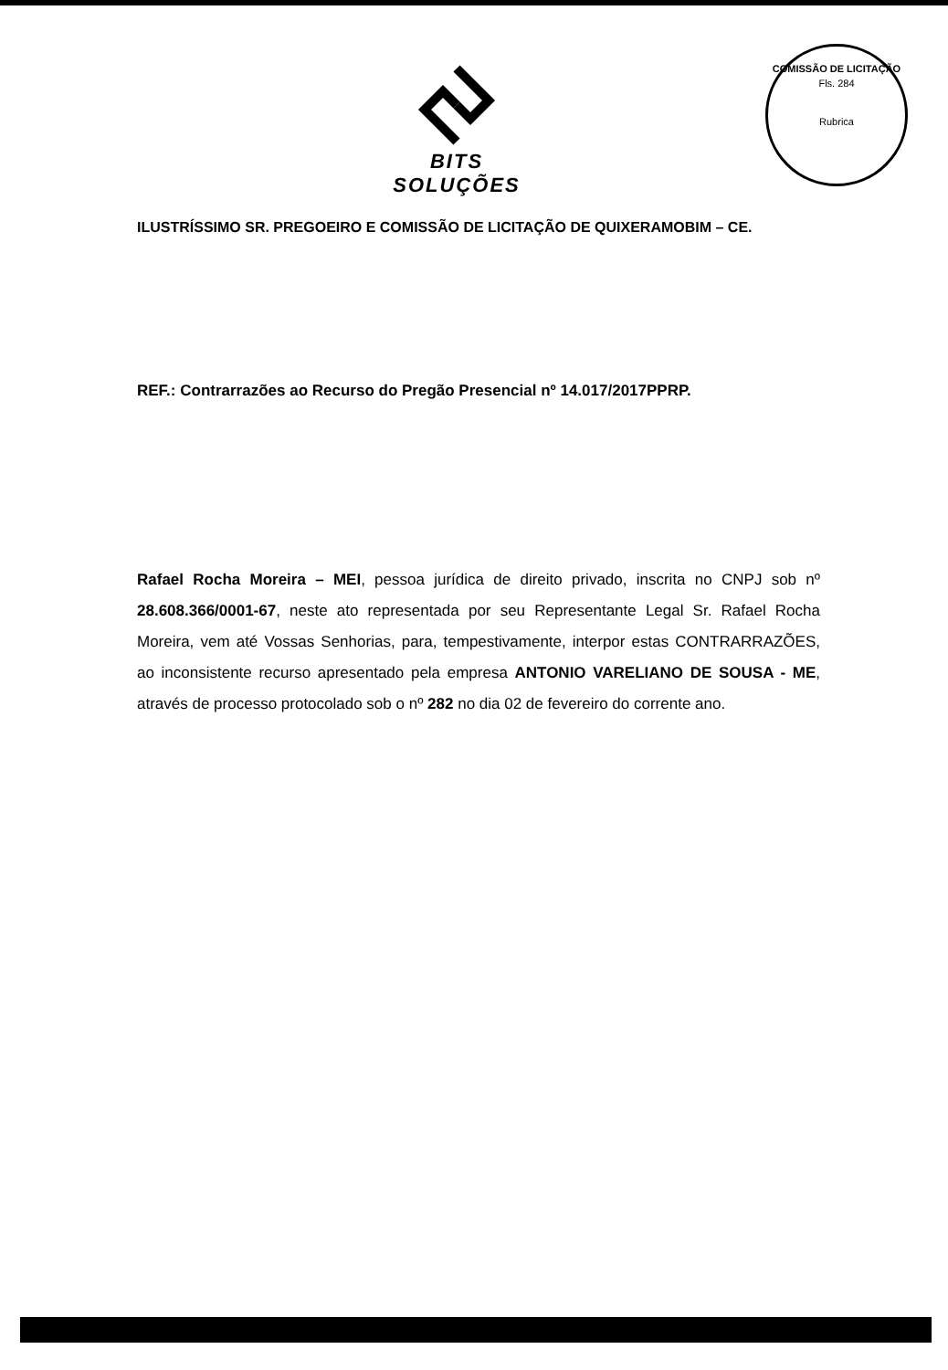BITS SOLUÇÕES
COMISSÃO DE LICITAÇÃO
Fls. 284
Rubrica
ILUSTRÍSSIMO SR. PREGOEIRO E COMISSÃO DE LICITAÇÃO DE QUIXERAMOBIM – CE.
REF.: Contrarrazões ao Recurso do Pregão Presencial nº 14.017/2017PPRP.
Rafael Rocha Moreira – MEI, pessoa jurídica de direito privado, inscrita no CNPJ sob nº 28.608.366/0001-67, neste ato representada por seu Representante Legal Sr. Rafael Rocha Moreira, vem até Vossas Senhorias, para, tempestivamente, interpor estas CONTRARRAZÕES, ao inconsistente recurso apresentado pela empresa ANTONIO VARELIANO DE SOUSA - ME, através de processo protocolado sob o nº 282 no dia 02 de fevereiro do corrente ano.